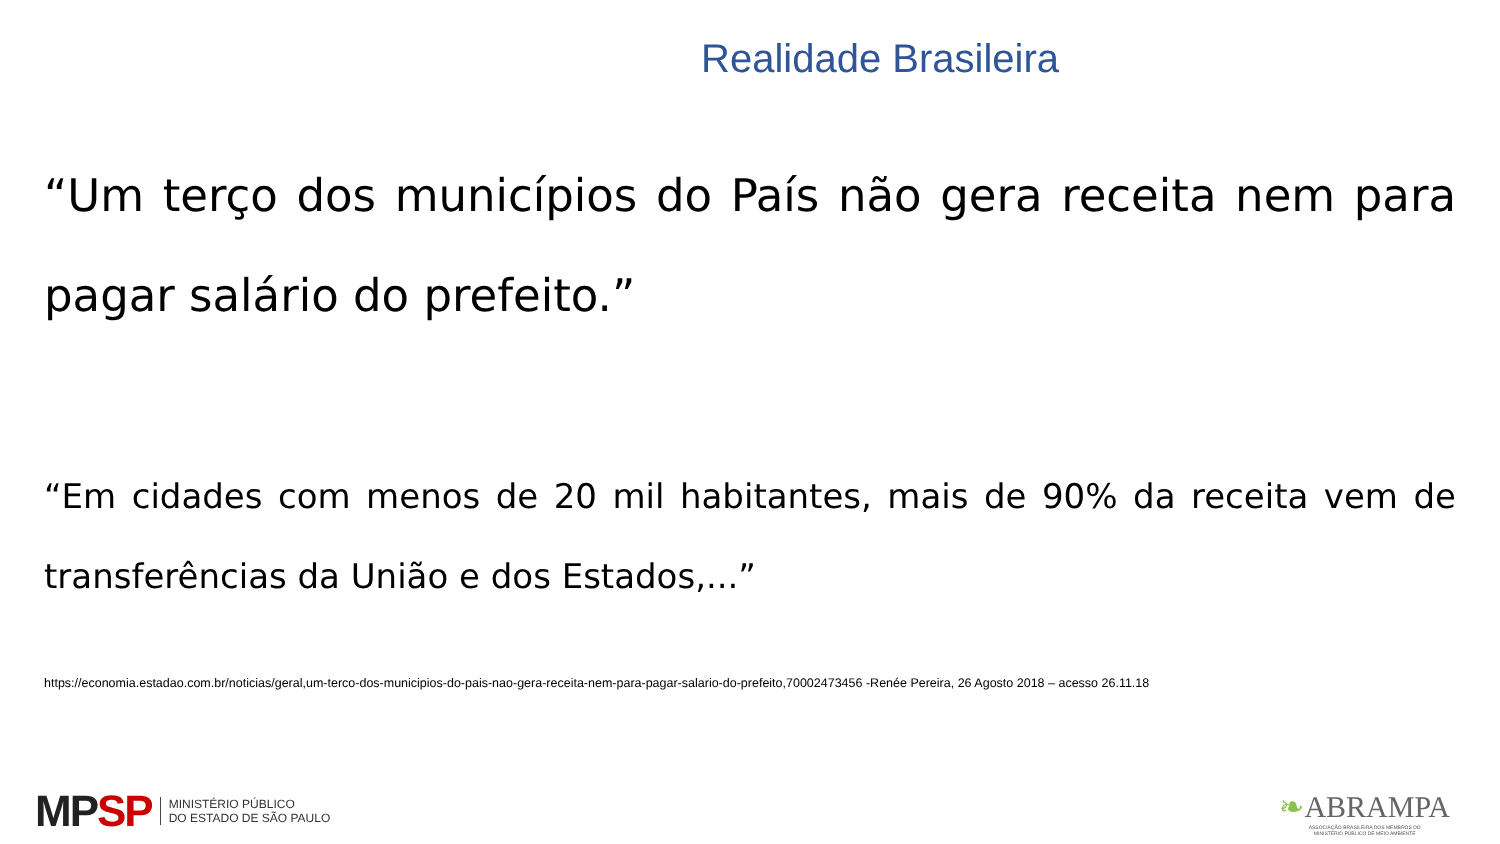Realidade Brasileira
“Um terço dos municípios do País não gera receita nem para pagar salário do prefeito.”
“Em cidades com menos de 20 mil habitantes, mais de 90% da receita vem de transferências da União e dos Estados,...”
https://economia.estadao.com.br/noticias/geral,um-terco-dos-municipios-do-pais-nao-gera-receita-nem-para-pagar-salario-do-prefeito,70002473456 -Renée Pereira, 26 Agosto 2018 – acesso 26.11.18
MP SP
MINISTÉRIO PÚBLICO
DO ESTADO DE SÃO PAULO
❧ABRAMPA
ASSOCIAÇÃO BRASILEIRA DOS MEMBROS DO
MINISTÉRIO PÚBLICO DE MEIO AMBIENTE